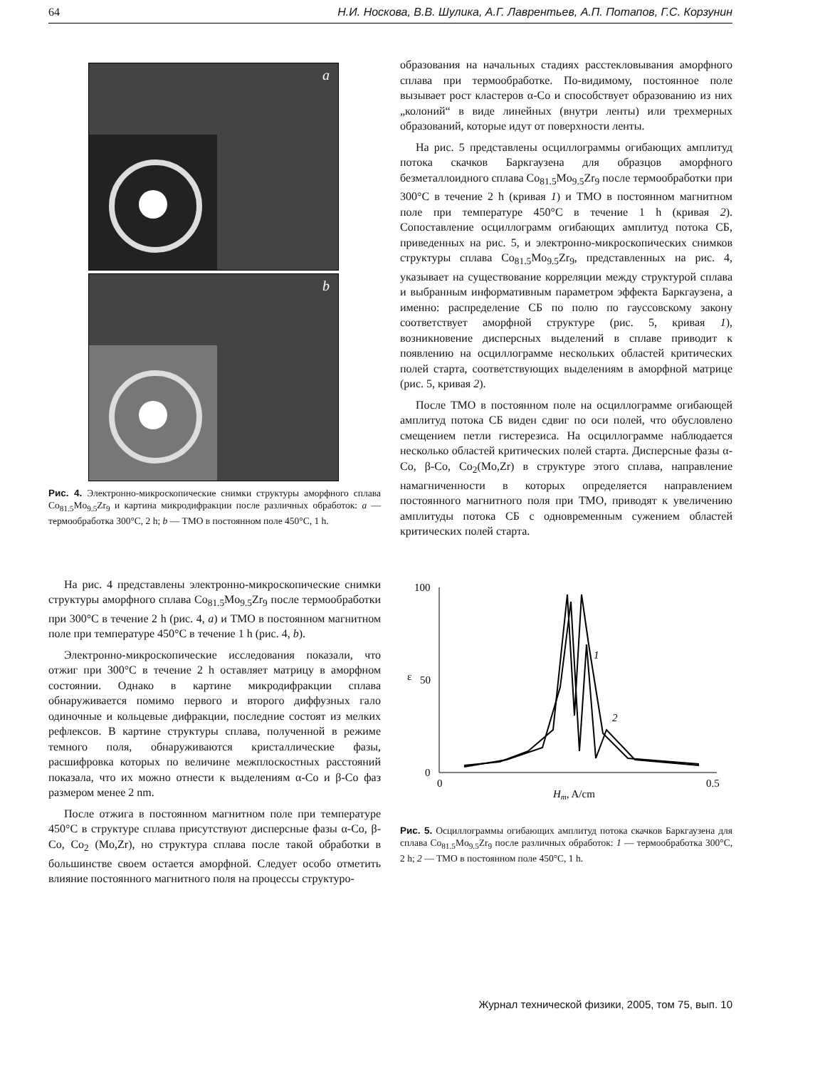64 Н.И. Носкова, В.В. Шулика, А.Г. Лаврентьев, А.П. Потапов, Г.С. Корзунин
a
b
Рис. 4. Электронно-микроскопические снимки структуры аморфного сплава Co<sub>81.5</sub>Mo<sub>9.5</sub>Zr<sub>9</sub> и картина микродифракции после различных обработок: a — термообработка 300°C, 2 h; b — ТМО в постоянном поле 450°C, 1 h.
На рис. 4 представлены электронно-микроскопические снимки структуры аморфного сплава Co<sub>81.5</sub>Mo<sub>9.5</sub>Zr<sub>9</sub> после термообработки при 300°C в течение 2 h (рис. 4, a) и ТМО в постоянном магнитном поле при температуре 450°C в течение 1 h (рис. 4, b).
Электронно-микроскопические исследования показали, что отжиг при 300°C в течение 2 h оставляет матрицу в аморфном состоянии. Однако в картине микродифракции сплава обнаруживается помимо первого и второго диффузных гало одиночные и кольцевые дифракции, последние состоят из мелких рефлексов. В картине структуры сплава, полученной в режиме темного поля, обнаруживаются кристаллические фазы, расшифровка которых по величине межплоскостных расстояний показала, что их можно отнести к выделениям α-Co и β-Co фаз размером менее 2 nm.
После отжига в постоянном магнитном поле при температуре 450°C в структуре сплава присутствуют дисперсные фазы α-Co, β-Co, Co<sub>2</sub> (Mo,Zr), но структура сплава после такой обработки в большинстве своем остается аморфной. Следует особо отметить влияние постоянного магнитного поля на процессы структуро-
образования на начальных стадиях расстекловывания аморфного сплава при термообработке. По-видимому, постоянное поле вызывает рост кластеров α-Co и способствует образованию из них „колоний“ в виде линейных (внутри ленты) или трехмерных образований, которые идут от поверхности ленты.
На рис. 5 представлены осциллограммы огибающих амплитуд потока скачков Баркгаузена для образцов аморфного безметаллоидного сплава Co<sub>81.5</sub>Mo<sub>9.5</sub>Zr<sub>9</sub> после термообработки при 300°C в течение 2 h (кривая 1) и ТМО в постоянном магнитном поле при температуре 450°C в течение 1 h (кривая 2). Сопоставление осциллограмм огибающих амплитуд потока СБ, приведенных на рис. 5, и электронно-микроскопических снимков структуры сплава Co<sub>81.5</sub>Mo<sub>9.5</sub>Zr<sub>9</sub>, представленных на рис. 4, указывает на существование корреляции между структурой сплава и выбранным информативным параметром эффекта Баркгаузена, а именно: распределение СБ по полю по гауссовскому закону соответствует аморфной структуре (рис. 5, кривая 1), возникновение дисперсных выделений в сплаве приводит к появлению на осциллограмме нескольких областей критических полей старта, соответствующих выделениям в аморфной матрице (рис. 5, кривая 2).
После ТМО в постоянном поле на осциллограмме огибающей амплитуд потока СБ виден сдвиг по оси полей, что обусловлено смещением петли гистерезиса. На осциллограмме наблюдается несколько областей критических полей старта. Дисперсные фазы α-Co, β-Co, Co<sub>2</sub>(Mo,Zr) в структуре этого сплава, направление намагниченности в которых определяется направлением постоянного магнитного поля при ТМО, приводят к увеличению амплитуды потока СБ с одновременным сужением областей критических полей старта.
100
50
0
ε
0
0.5
Hm, A/cm
1
2
Рис. 5. Осциллограммы огибающих амплитуд потока скачков Баркгаузена для сплава Co<sub>81.5</sub>Mo<sub>9.5</sub>Zr<sub>9</sub> после различных обработок: 1 — термообработка 300°C, 2 h; 2 — ТМО в постоянном поле 450°C, 1 h.
Журнал технической физики, 2005, том 75, вып. 10